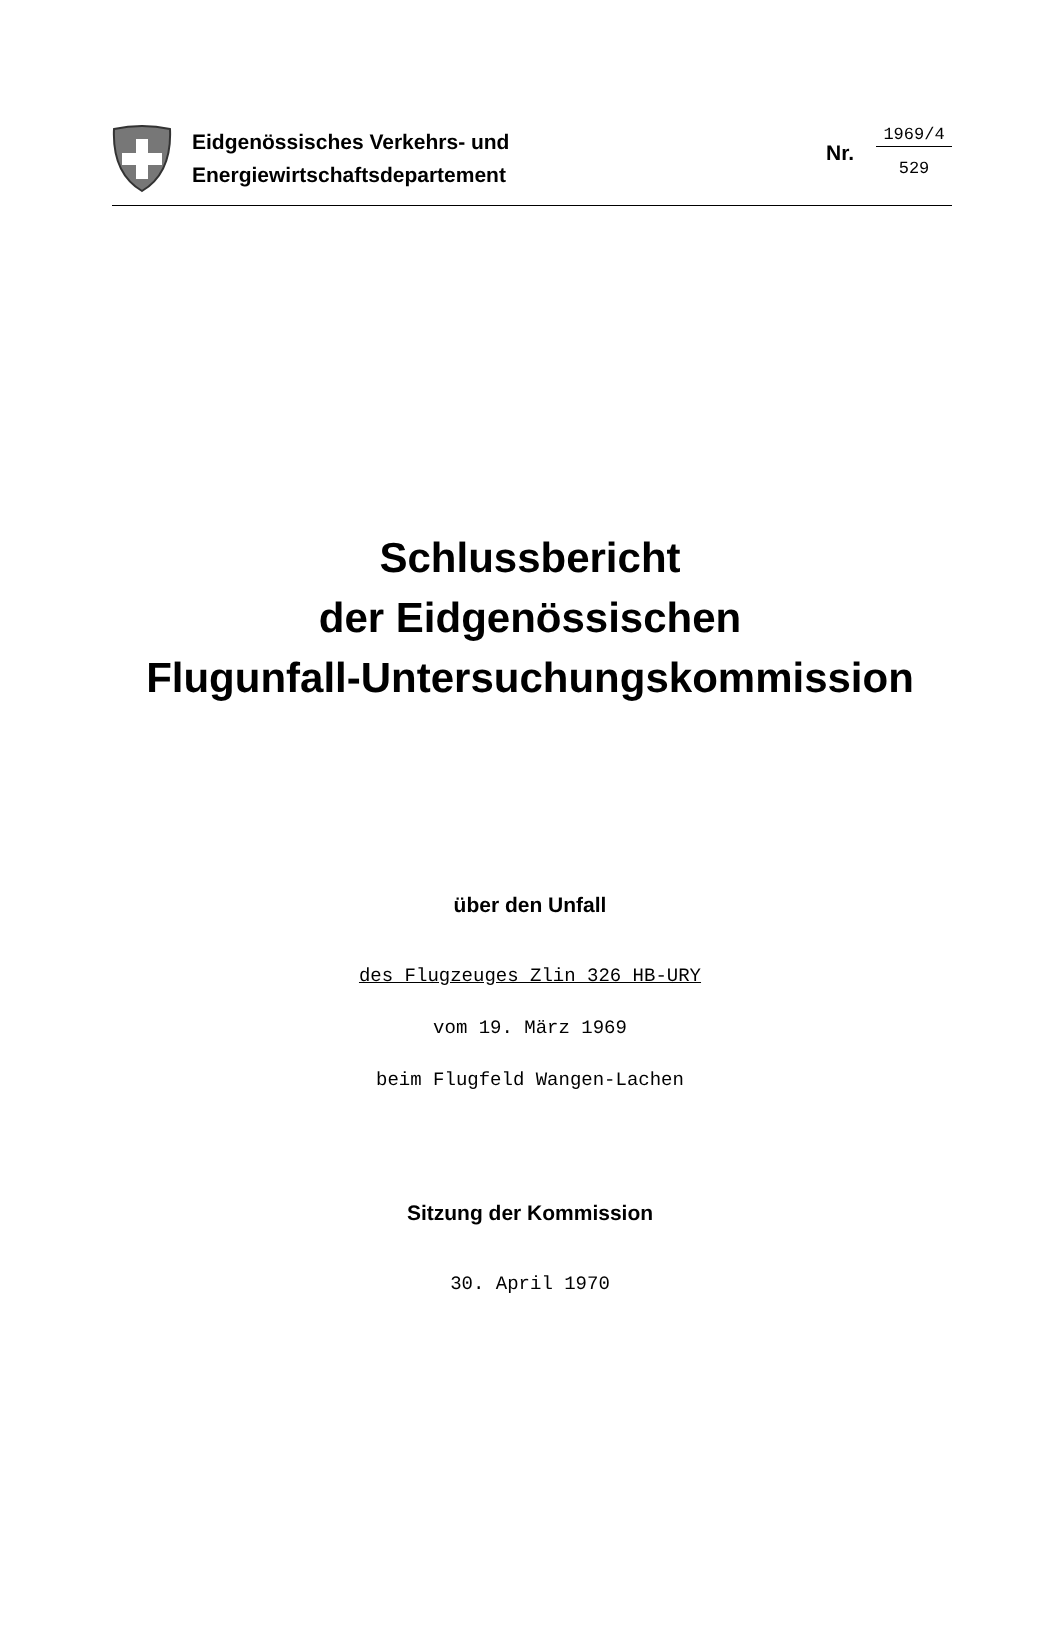Eidgenössisches Verkehrs- und
Energiewirtschaftsdepartement
Nr.
1969/4
529
Schlussbericht
der Eidgenössischen
Flugunfall-Untersuchungskommission
über den Unfall
des Flugzeuges Zlin 326 HB-URY
vom 19. März 1969
beim Flugfeld Wangen-Lachen
Sitzung der Kommission
30. April 1970